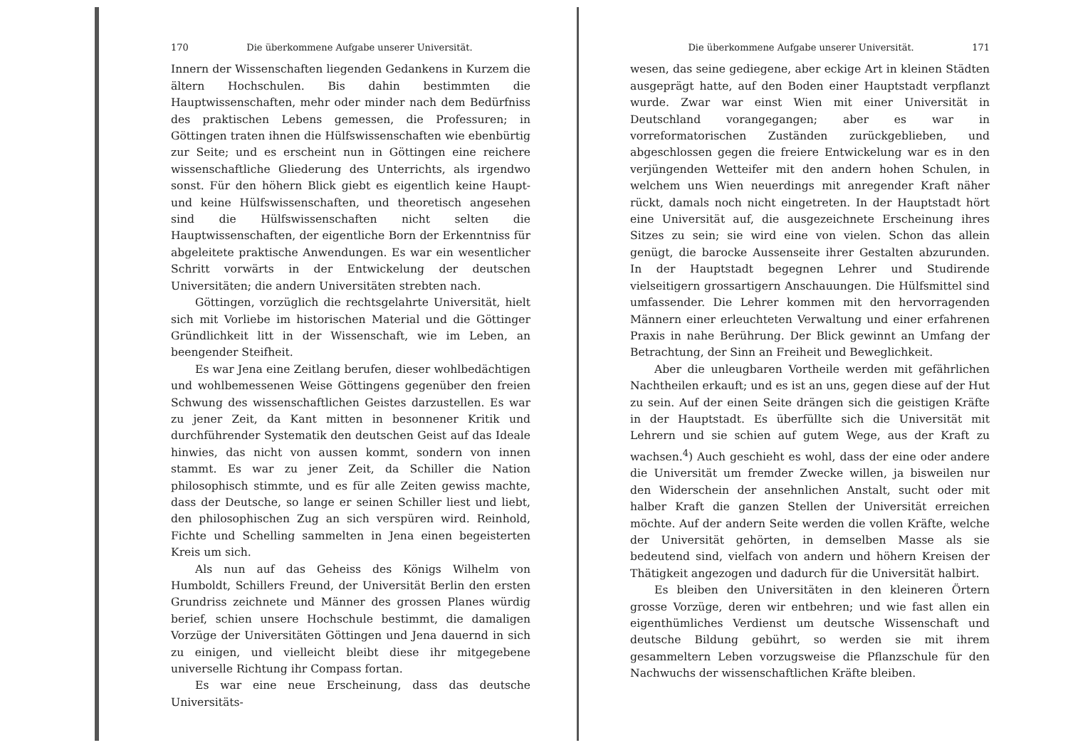170 Die überkommene Aufgabe unserer Universität.
Innern der Wissenschaften liegenden Gedankens in Kurzem die ältern Hochschulen. Bis dahin bestimmten die Hauptwissenschaften, mehr oder minder nach dem Bedürfniss des praktischen Lebens gemessen, die Professuren; in Göttingen traten ihnen die Hülfswissenschaften wie ebenbürtig zur Seite; und es erscheint nun in Göttingen eine reichere wissenschaftliche Gliederung des Unterrichts, als irgendwo sonst. Für den höhern Blick giebt es eigentlich keine Haupt- und keine Hülfswissenschaften, und theoretisch angesehen sind die Hülfswissenschaften nicht selten die Hauptwissenschaften, der eigentliche Born der Erkenntniss für abgeleitete praktische Anwendungen. Es war ein wesentlicher Schritt vorwärts in der Entwickelung der deutschen Universitäten; die andern Universitäten strebten nach.
Göttingen, vorzüglich die rechtsgelahrte Universität, hielt sich mit Vorliebe im historischen Material und die Göttinger Gründlichkeit litt in der Wissenschaft, wie im Leben, an beengender Steifheit.
Es war Jena eine Zeitlang berufen, dieser wohlbedächtigen und wohlbemessenen Weise Göttingens gegenüber den freien Schwung des wissenschaftlichen Geistes darzustellen. Es war zu jener Zeit, da Kant mitten in besonnener Kritik und durchführender Systematik den deutschen Geist auf das Ideale hinwies, das nicht von aussen kommt, sondern von innen stammt. Es war zu jener Zeit, da Schiller die Nation philosophisch stimmte, und es für alle Zeiten gewiss machte, dass der Deutsche, so lange er seinen Schiller liest und liebt, den philosophischen Zug an sich verspüren wird. Reinhold, Fichte und Schelling sammelten in Jena einen begeisterten Kreis um sich.
Als nun auf das Geheiss des Königs Wilhelm von Humboldt, Schillers Freund, der Universität Berlin den ersten Grundriss zeichnete und Männer des grossen Planes würdig berief, schien unsere Hochschule bestimmt, die damaligen Vorzüge der Universitäten Göttingen und Jena dauernd in sich zu einigen, und vielleicht bleibt diese ihr mitgegebene universelle Richtung ihr Compass fortan.
Es war eine neue Erscheinung, dass das deutsche Universitäts-
Die überkommene Aufgabe unserer Universität. 171
wesen, das seine gediegene, aber eckige Art in kleinen Städten ausgeprägt hatte, auf den Boden einer Hauptstadt verpflanzt wurde. Zwar war einst Wien mit einer Universität in Deutschland vorangegangen; aber es war in vorreformatorischen Zuständen zurückgeblieben, und abgeschlossen gegen die freiere Entwickelung war es in den verjüngenden Wetteifer mit den andern hohen Schulen, in welchem uns Wien neuerdings mit anregender Kraft näher rückt, damals noch nicht eingetreten. In der Hauptstadt hört eine Universität auf, die ausgezeichnete Erscheinung ihres Sitzes zu sein; sie wird eine von vielen. Schon das allein genügt, die barocke Aussenseite ihrer Gestalten abzurunden. In der Hauptstadt begegnen Lehrer und Studirende vielseitigern grossartigern Anschauungen. Die Hülfsmittel sind umfassender. Die Lehrer kommen mit den hervorragenden Männern einer erleuchteten Verwaltung und einer erfahrenen Praxis in nahe Berührung. Der Blick gewinnt an Umfang der Betrachtung, der Sinn an Freiheit und Beweglichkeit.
Aber die unleugbaren Vortheile werden mit gefährlichen Nachtheilen erkauft; und es ist an uns, gegen diese auf der Hut zu sein. Auf der einen Seite drängen sich die geistigen Kräfte in der Hauptstadt. Es überfüllte sich die Universität mit Lehrern und sie schien auf gutem Wege, aus der Kraft zu wachsen.<sup>4</sup>) Auch geschieht es wohl, dass der eine oder andere die Universität um fremder Zwecke willen, ja bisweilen nur den Widerschein der ansehnlichen Anstalt, sucht oder mit halber Kraft die ganzen Stellen der Universität erreichen möchte. Auf der andern Seite werden die vollen Kräfte, welche der Universität gehörten, in demselben Masse als sie bedeutend sind, vielfach von andern und höhern Kreisen der Thätigkeit angezogen und dadurch für die Universität halbirt.
Es bleiben den Universitäten in den kleineren Örtern grosse Vorzüge, deren wir entbehren; und wie fast allen ein eigenthümliches Verdienst um deutsche Wissenschaft und deutsche Bildung gebührt, so werden sie mit ihrem gesammeltern Leben vorzugsweise die Pflanzschule für den Nachwuchs der wissenschaftlichen Kräfte bleiben.